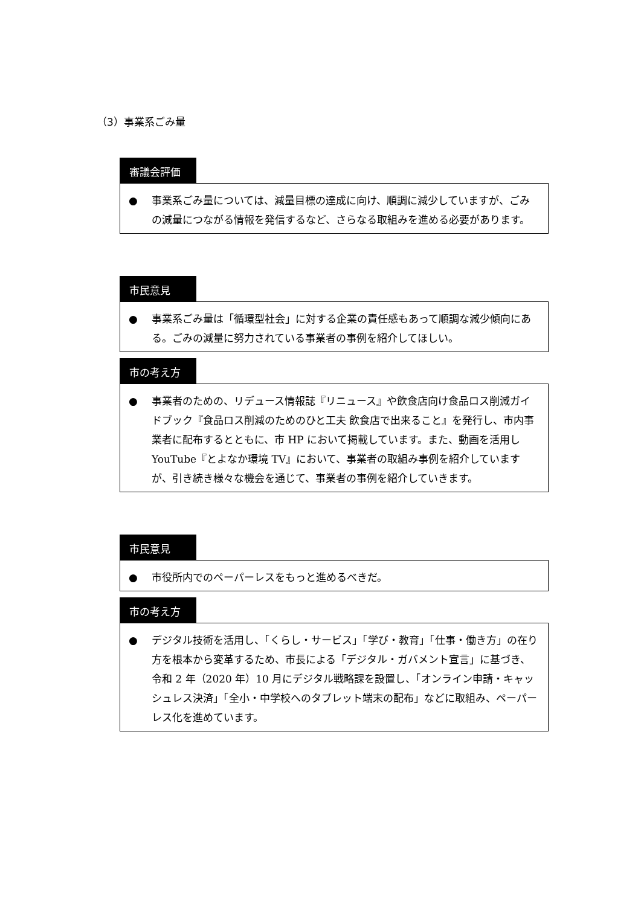（3）事業系ごみ量
審議会評価
● 事業系ごみ量については、減量目標の達成に向け、順調に減少していますが、ごみの減量につながる情報を発信するなど、さらなる取組みを進める必要があります。
市民意見
● 事業系ごみ量は「循環型社会」に対する企業の責任感もあって順調な減少傾向にある。ごみの減量に努力されている事業者の事例を紹介してほしい。
市の考え方
● 事業者のための、リデュース情報誌『リニュース』や飲食店向け食品ロス削減ガイドブック『食品ロス削減のためのひと工夫 飲食店で出来ること』を発行し、市内事業者に配布するとともに、市 HP において掲載しています。また、動画を活用し YouTube『とよなか環境 TV』において、事業者の取組み事例を紹介していますが、引き続き様々な機会を通じて、事業者の事例を紹介していきます。
市民意見
● 市役所内でのペーパーレスをもっと進めるべきだ。
市の考え方
● デジタル技術を活用し、「くらし・サービス」「学び・教育」「仕事・働き方」の在り方を根本から変革するため、市長による「デジタル・ガバメント宣言」に基づき、令和 2 年（2020 年）10 月にデジタル戦略課を設置し、「オンライン申請・キャッシュレス決済」「全小・中学校へのタブレット端末の配布」などに取組み、ペーパーレス化を進めています。